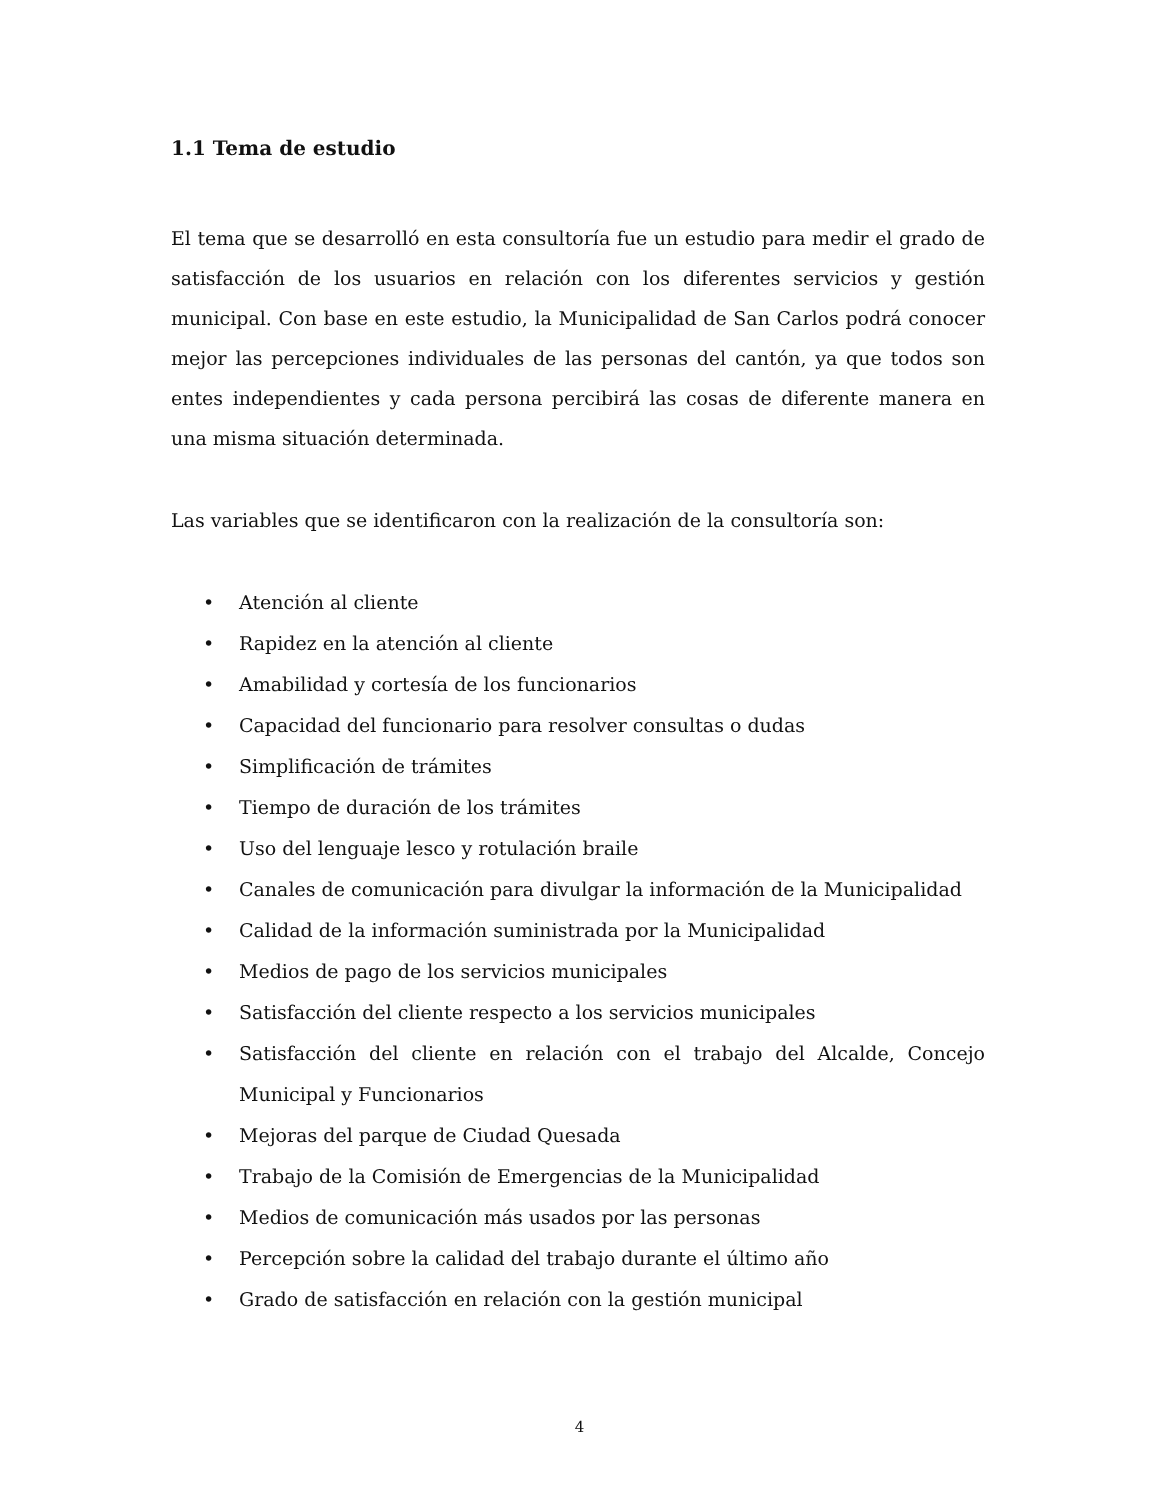1.1 Tema de estudio
El tema que se desarrolló en esta consultoría fue un estudio para medir el grado de satisfacción de los usuarios en relación con los diferentes servicios y gestión municipal. Con base en este estudio, la Municipalidad de San Carlos podrá conocer mejor las percepciones individuales de las personas del cantón, ya que todos son entes independientes y cada persona percibirá las cosas de diferente manera en una misma situación determinada.
Las variables que se identificaron con la realización de la consultoría son:
• Atención al cliente
• Rapidez en la atención al cliente
• Amabilidad y cortesía de los funcionarios
• Capacidad del funcionario para resolver consultas o dudas
• Simplificación de trámites
• Tiempo de duración de los trámites
• Uso del lenguaje lesco y rotulación braile
• Canales de comunicación para divulgar la información de la Municipalidad
• Calidad de la información suministrada por la Municipalidad
• Medios de pago de los servicios municipales
• Satisfacción del cliente respecto a los servicios municipales
• Satisfacción del cliente en relación con el trabajo del Alcalde, Concejo Municipal y Funcionarios
• Mejoras del parque de Ciudad Quesada
• Trabajo de la Comisión de Emergencias de la Municipalidad
• Medios de comunicación más usados por las personas
• Percepción sobre la calidad del trabajo durante el último año
• Grado de satisfacción en relación con la gestión municipal
4